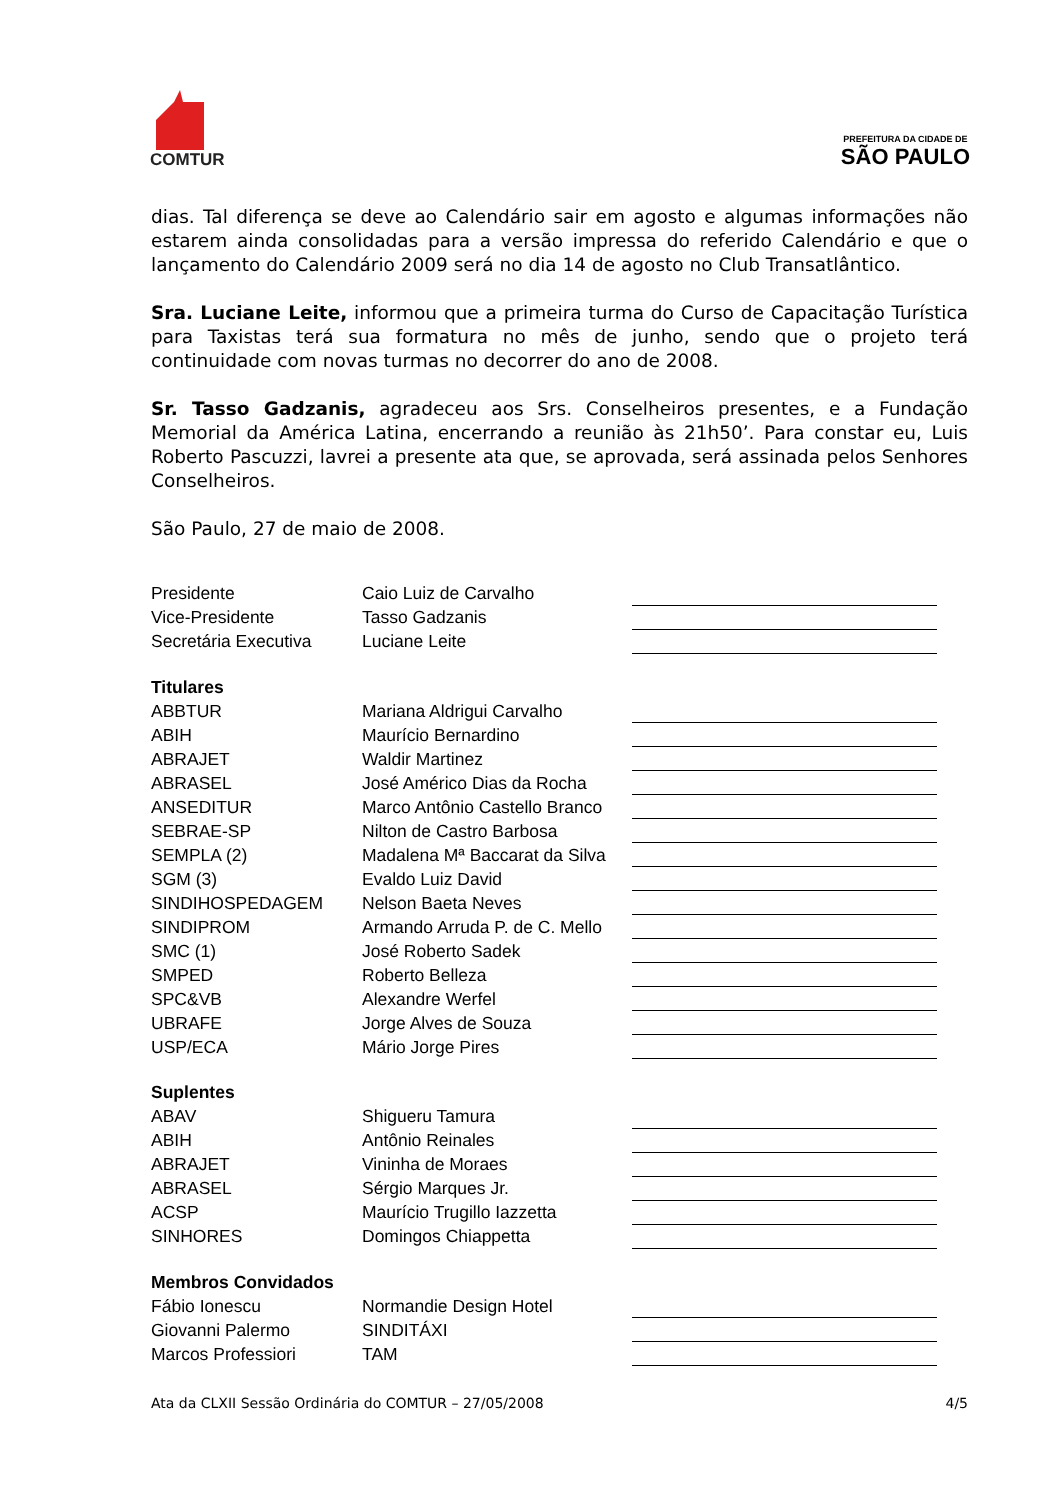COMTUR
PREFEITURA DA CIDADE DE
SÃO PAULO
dias. Tal diferença se deve ao Calendário sair em agosto e algumas informações não estarem ainda consolidadas para a versão impressa do referido Calendário e que o lançamento do Calendário 2009 será no dia 14 de agosto no Club Transatlântico.
Sra. Luciane Leite, informou que a primeira turma do Curso de Capacitação Turística para Taxistas terá sua formatura no mês de junho, sendo que o projeto terá continuidade com novas turmas no decorrer do ano de 2008.
Sr. Tasso Gadzanis, agradeceu aos Srs. Conselheiros presentes, e a Fundação Memorial da América Latina, encerrando a reunião às 21h50’. Para constar eu, Luis Roberto Pascuzzi, lavrei a presente ata que, se aprovada, será assinada pelos Senhores Conselheiros.
São Paulo, 27 de maio de 2008.
| Presidente | Caio Luiz de Carvalho | |
| Vice-Presidente | Tasso Gadzanis | |
| Secretária Executiva | Luciane Leite | |
| Titulares | | |
| ABBTUR | Mariana Aldrigui Carvalho | |
| ABIH | Maurício Bernardino | |
| ABRAJET | Waldir Martinez | |
| ABRASEL | José Américo Dias da Rocha | |
| ANSEDITUR | Marco Antônio Castello Branco | |
| SEBRAE-SP | Nilton de Castro Barbosa | |
| SEMPLA (2) | Madalena Mª Baccarat da Silva | |
| SGM (3) | Evaldo Luiz David | |
| SINDIHOSPEDAGEM | Nelson Baeta Neves | |
| SINDIPROM | Armando Arruda P. de C. Mello | |
| SMC (1) | José Roberto Sadek | |
| SMPED | Roberto Belleza | |
| SPC&VB | Alexandre Werfel | |
| UBRAFE | Jorge Alves de Souza | |
| USP/ECA | Mário Jorge Pires | |
| Suplentes | | |
| ABAV | Shigueru Tamura | |
| ABIH | Antônio Reinales | |
| ABRAJET | Vininha de Moraes | |
| ABRASEL | Sérgio Marques Jr. | |
| ACSP | Maurício Trugillo Iazzetta | |
| SINHORES | Domingos Chiappetta | |
| Membros Convidados | | |
| Fábio Ionescu | Normandie Design Hotel | |
| Giovanni Palermo | SINDITÁXI | |
| Marcos Professiori | TAM | |
Ata da CLXII Sessão Ordinária do COMTUR – 27/05/2008 4/5